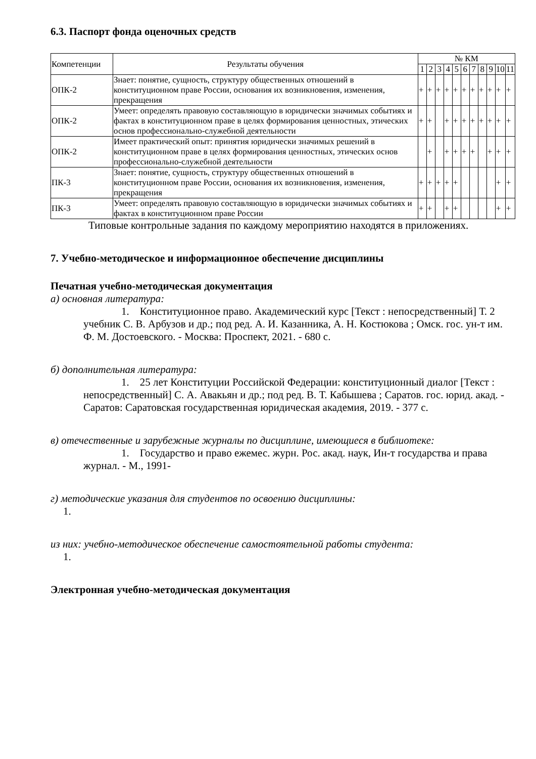6.3. Паспорт фонда оценочных средств
| Компетенции | Результаты обучения | № КМ | | | | | | | | | | |
| --- | --- | --- | --- | --- | --- | --- | --- | --- | --- | --- | --- | --- |
| | | 1 | 2 | 3 | 4 | 5 | 6 | 7 | 8 | 9 | 10 | 11 |
| ОПК-2 | Знает: понятие, сущность, структуру общественных отношений в конституционном праве России, основания их возникновения, изменения, прекращения | + | + | + | + | + | + | + | + | + | + | + |
| ОПК-2 | Умеет: определять правовую составляющую в юридически значимых событиях и фактах в конституционном праве в целях формирования ценностных, этических основ профессионально-служебной деятельности | + | + | | + | + | + | + | + | + | + | + |
| ОПК-2 | Имеет практический опыт: принятия юридически значимых решений в конституционном праве в целях формирования ценностных, этических основ профессионально-служебной деятельности | | + | | + | + | + | + | | + | + | + |
| ПК-3 | Знает: понятие, сущность, структуру общественных отношений в конституционном праве России, основания их возникновения, изменения, прекращения | + | + | + | + | + | | | | | + | + |
| ПК-3 | Умеет: определять правовую составляющую в юридически значимых событиях и фактах в конституционном праве России | + | + | | + | + | | | | | + | + |
Типовые контрольные задания по каждому мероприятию находятся в приложениях.
7. Учебно-методическое и информационное обеспечение дисциплины
Печатная учебно-методическая документация
а) основная литература:
1. Конституционное право. Академический курс [Текст : непосредственный] Т. 2 учебник С. В. Арбузов и др.; под ред. А. И. Казанника, А. Н. Костюкова ; Омск. гос. ун-т им. Ф. М. Достоевского. - Москва: Проспект, 2021. - 680 с.
б) дополнительная литература:
1. 25 лет Конституции Российской Федерации: конституционный диалог [Текст : непосредственный] С. А. Авакьян и др.; под ред. В. Т. Кабышева ; Саратов. гос. юрид. акад. - Саратов: Саратовская государственная юридическая академия, 2019. - 377 с.
в) отечественные и зарубежные журналы по дисциплине, имеющиеся в библиотеке:
1. Государство и право ежемес. журн. Рос. акад. наук, Ин-т государства и права журнал. - М., 1991-
г) методические указания для студентов по освоению дисциплины:
1.
из них: учебно-методическое обеспечение самостоятельной работы студента:
1.
Электронная учебно-методическая документация